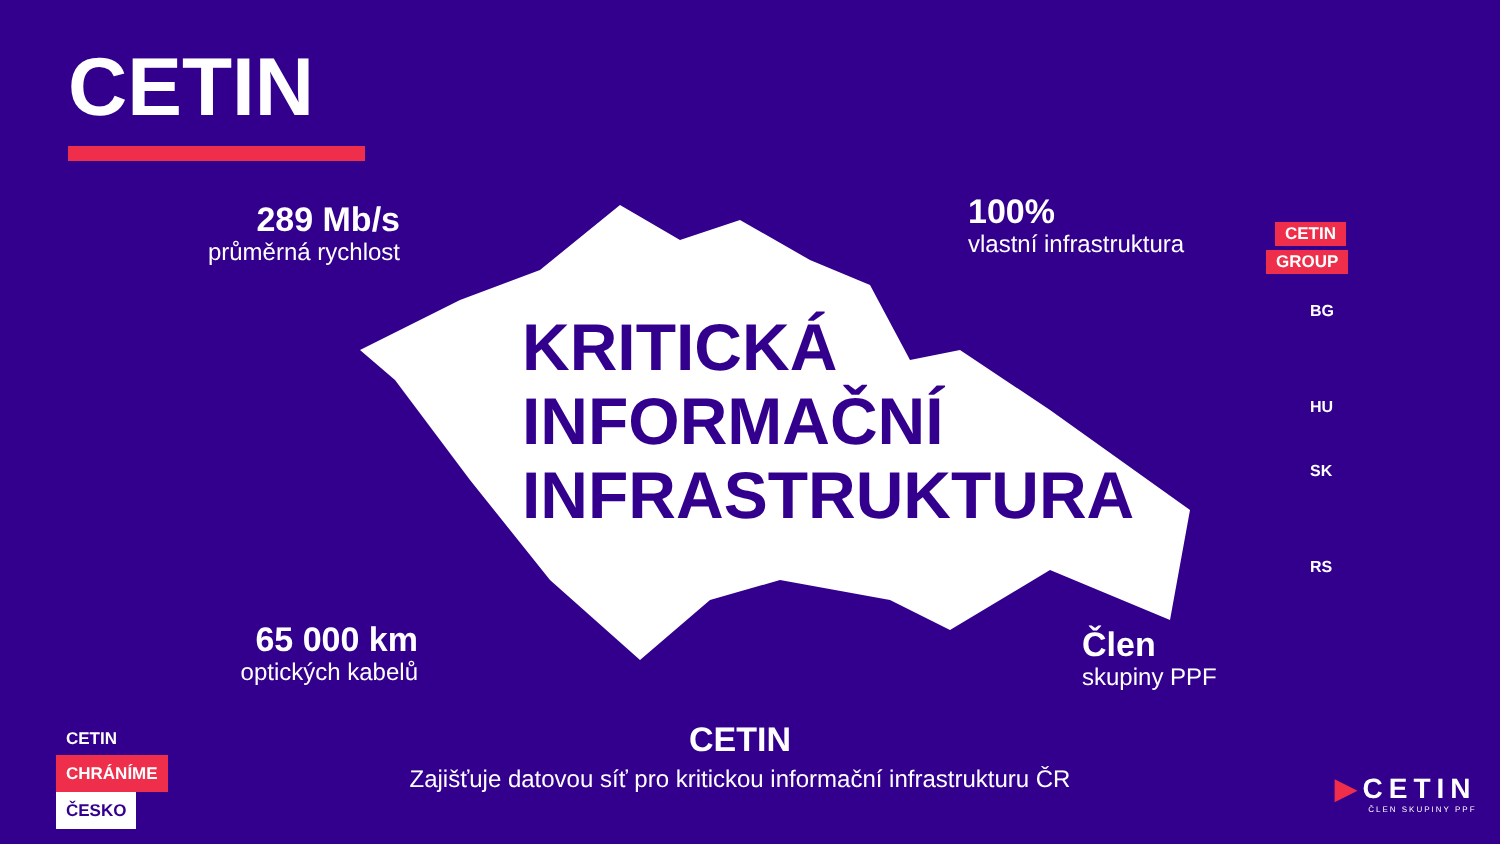CETIN
289 Mb/s
průměrná rychlost
100%
vlastní infrastruktura
65 000 km
optických kabelů
Člen
skupiny PPF
KRITICKÁ
INFORMAČNÍ
INFRASTRUKTURA
CETIN
GROUP
BG
HU
SK
RS
CETIN
CHRÁNÍME
ČESKO
CETIN
Zajišťuje datovou síť pro kritickou informační infrastrukturu ČR
▶CETIN
ČLEN SKUPINY PPF